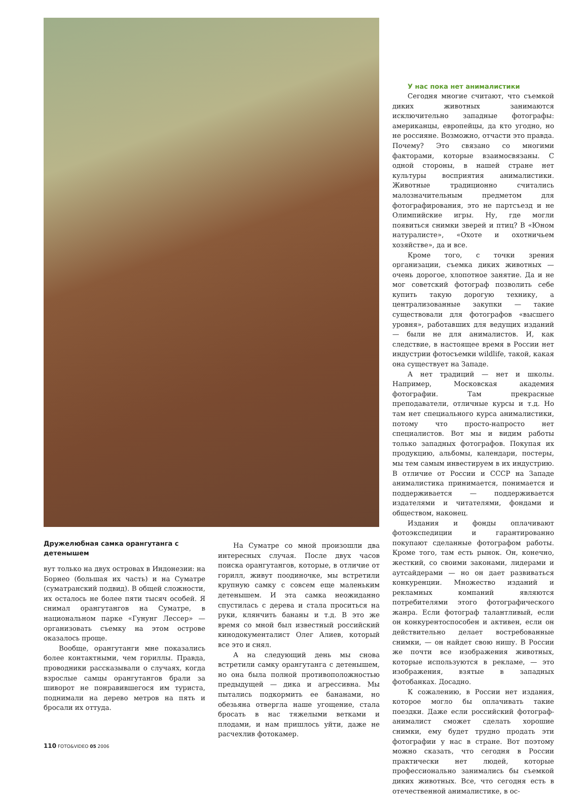Дружелюбная самка орангутанга с детенышем
вут только на двух островах в Индонезии: на Борнео (большая их часть) и на Суматре (суматранский подвид). В общей сложности, их осталось не более пяти тысяч особей. Я снимал орангутангов на Суматре, в национальном парке «Гунунг Лессер» — организовать съемку на этом острове оказалось проще.
Вообще, орангутанги мне показались более контактными, чем гориллы. Правда, проводники рассказывали о случаях, когда взрослые самцы орангутангов брали за шиворот не понравившегося им туриста, поднимали на дерево метров на пять и бросали их оттуда.
На Суматре со мной произошли два интересных случая. После двух часов поиска орангутангов, которые, в отличие от горилл, живут поодиночке, мы встретили крупную самку с совсем еще маленьким детенышем. И эта самка неожиданно спустилась с дерева и стала проситься на руки, клянчить бананы и т.д. В это же время со мной был известный российский кинодокументалист Олег Алиев, который все это и снял.
А на следующий день мы снова встретили самку орангутанга с детенышем, но она была полной противоположностью предыдущей — дика и агрессивна. Мы пытались подкормить ее бананами, но обезьяна отвергла наше угощение, стала бросать в нас тяжелыми ветками и плодами, и нам пришлось уйти, даже не расчехлив фотокамер.
У нас пока нет анималистики
Сегодня многие считают, что съемкой диких животных занимаются исключительно западные фотографы: американцы, европейцы, да кто угодно, но не россияне. Возможно, отчасти это правда. Почему? Это связано со многими факторами, которые взаимосвязаны. С одной стороны, в нашей стране нет культуры восприятия анималистики. Животные традиционно считались малозначительным предметом для фотографирования, это не партсъезд и не Олимпийские игры. Ну, где могли появиться снимки зверей и птиц? В «Юном натуралисте», «Охоте и охотничьем хозяйстве», да и все.
Кроме того, с точки зрения организации, съемка диких животных — очень дорогое, хлопотное занятие. Да и не мог советский фотограф позволить себе купить такую дорогую технику, а централизованные закупки — такие существовали для фотографов «высшего уровня», работавших для ведущих изданий — были не для анималистов. И, как следствие, в настоящее время в России нет индустрии фотосъемки wildlife, такой, какая она существует на Западе.
А нет традиций — нет и школы. Например, Московская академия фотографии. Там прекрасные преподаватели, отличные курсы и т.д. Но там нет специального курса анималистики, потому что просто-напросто нет специалистов. Вот мы и видим работы только западных фотографов. Покупая их продукцию, альбомы, календари, постеры, мы тем самым инвестируем в их индустрию. В отличие от России и СССР на Западе анималистика принимается, понимается и поддерживается — поддерживается издателями и читателями, фондами и обществом, наконец.
Издания и фонды оплачивают фотоэкспедиции и гарантированно покупают сделанные фотографом работы. Кроме того, там есть рынок. Он, конечно, жесткий, со своими законами, лидерами и аутсайдерами — но он дает развиваться конкуренции. Множество изданий и рекламных компаний являются потребителями этого фотографического жанра. Если фотограф талантливый, если он конкурентоспособен и активен, если он действительно делает востребованные снимки, — он найдет свою нишу. В России же почти все изображения животных, которые используются в рекламе, — это изображения, взятые в западных фотобанках. Досадно.
К сожалению, в России нет издания, которое могло бы оплачивать такие поездки. Даже если российский фотограф-анималист сможет сделать хорошие снимки, ему будет трудно продать эти фотографии у нас в стране. Вот поэтому можно сказать, что сегодня в России практически нет людей, которые профессионально занимались бы съемкой диких животных. Все, что сегодня есть в отечественной анималистике, в ос-
110 FOTO&VIDEO 05 2006